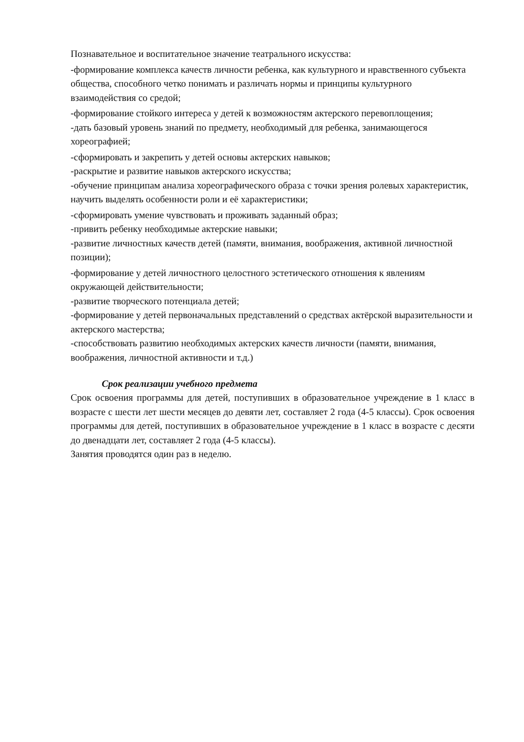Познавательное и воспитательное значение театрального искусства:
-формирование комплекса качеств личности ребенка, как культурного и нравственного субъекта общества, способного четко понимать и различать нормы и принципы культурного взаимодействия со средой;
-формирование стойкого интереса у детей к возможностям актерского перевоплощения;
-дать базовый уровень знаний по предмету, необходимый для ребенка, занимающегося хореографией;
-сформировать и закрепить у детей основы актерских навыков;
-раскрытие и развитие навыков актерского искусства;
-обучение принципам анализа хореографического образа с точки зрения ролевых характеристик, научить выделять особенности роли и её характеристики;
-сформировать умение чувствовать и проживать заданный образ;
-привить ребенку необходимые актерские навыки;
-развитие личностных качеств детей (памяти, внимания, воображения, активной личностной позиции);
-формирование у детей личностного целостного эстетического отношения к явлениям окружающей действительности;
-развитие творческого потенциала детей;
-формирование у детей первоначальных представлений о средствах актёрской выразительности и актерского мастерства;
-способствовать развитию необходимых актерских качеств личности (памяти, внимания, воображения, личностной активности и т.д.)
Срок реализации учебного предмета
Срок освоения программы для детей, поступивших в образовательное учреждение в 1 класс в возрасте с шести лет шести месяцев до девяти лет, составляет 2 года (4-5 классы). Срок освоения программы для детей, поступивших в образовательное учреждение в 1 класс в возрасте с десяти до двенадцати лет, составляет 2 года (4-5 классы).
Занятия проводятся один раз в неделю.